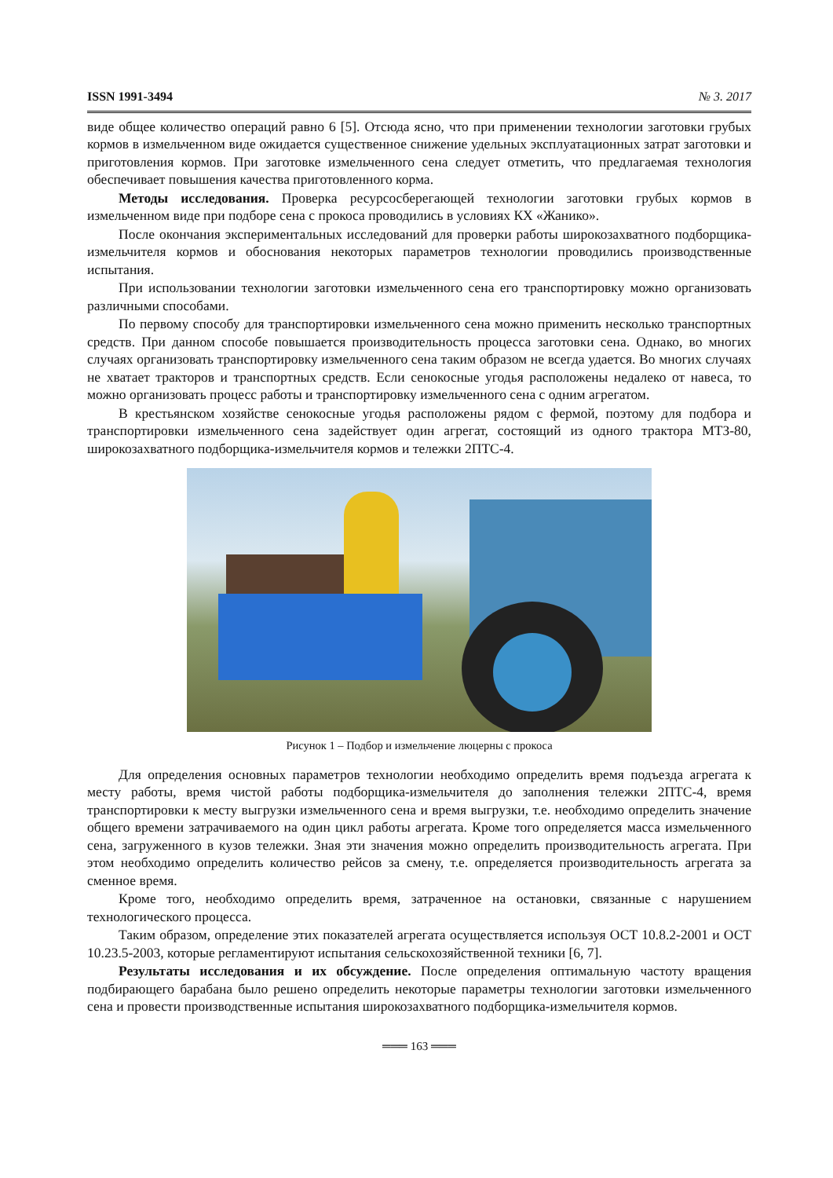ISSN 1991-3494 № 3. 2017
виде общее количество операций равно 6 [5]. Отсюда ясно, что при применении технологии заготовки грубых кормов в измельченном виде ожидается существенное снижение удельных эксплуатационных затрат заготовки и приготовления кормов. При заготовке измельченного сена следует отметить, что предлагаемая технология обеспечивает повышения качества приготовленного корма.
Методы исследования. Проверка ресурсосберегающей технологии заготовки грубых кормов в измельченном виде при подборе сена с прокоса проводились в условиях КХ «Жанико».
После окончания экспериментальных исследований для проверки работы широкозахватного подборщика-измельчителя кормов и обоснования некоторых параметров технологии проводились производственные испытания.
При использовании технологии заготовки измельченного сена его транспортировку можно организовать различными способами.
По первому способу для транспортировки измельченного сена можно применить несколько транспортных средств. При данном способе повышается производительность процесса заготовки сена. Однако, во многих случаях организовать транспортировку измельченного сена таким образом не всегда удается. Во многих случаях не хватает тракторов и транспортных средств. Если сенокосные угодья расположены недалеко от навеса, то можно организовать процесс работы и транспортировку измельченного сена с одним агрегатом.
В крестьянском хозяйстве сенокосные угодья расположены рядом с фермой, поэтому для подбора и транспортировки измельченного сена задействует один агрегат, состоящий из одного трактора МТЗ-80, широкозахватного подборщика-измельчителя кормов и тележки 2ПТС-4.
Рисунок 1 – Подбор и измельчение люцерны с прокоса
Для определения основных параметров технологии необходимо определить время подъезда агрегата к месту работы, время чистой работы подборщика-измельчителя до заполнения тележки 2ПТС-4, время транспортировки к месту выгрузки измельченного сена и время выгрузки, т.е. необходимо определить значение общего времени затрачиваемого на один цикл работы агрегата. Кроме того определяется масса измельченного сена, загруженного в кузов тележки. Зная эти значения можно определить производительность агрегата. При этом необходимо определить количество рейсов за смену, т.е. определяется производительность агрегата за сменное время.
Кроме того, необходимо определить время, затраченное на остановки, связанные с нарушением технологического процесса.
Таким образом, определение этих показателей агрегата осуществляется используя ОСТ 10.8.2-2001 и ОСТ 10.23.5-2003, которые регламентируют испытания сельскохозяйственной техники [6, 7].
Результаты исследования и их обсуждение. После определения оптимальную частоту вращения подбирающего барабана было решено определить некоторые параметры технологии заготовки измельченного сена и провести производственные испытания широкозахватного подборщика-измельчителя кормов.
═══ 163 ═══